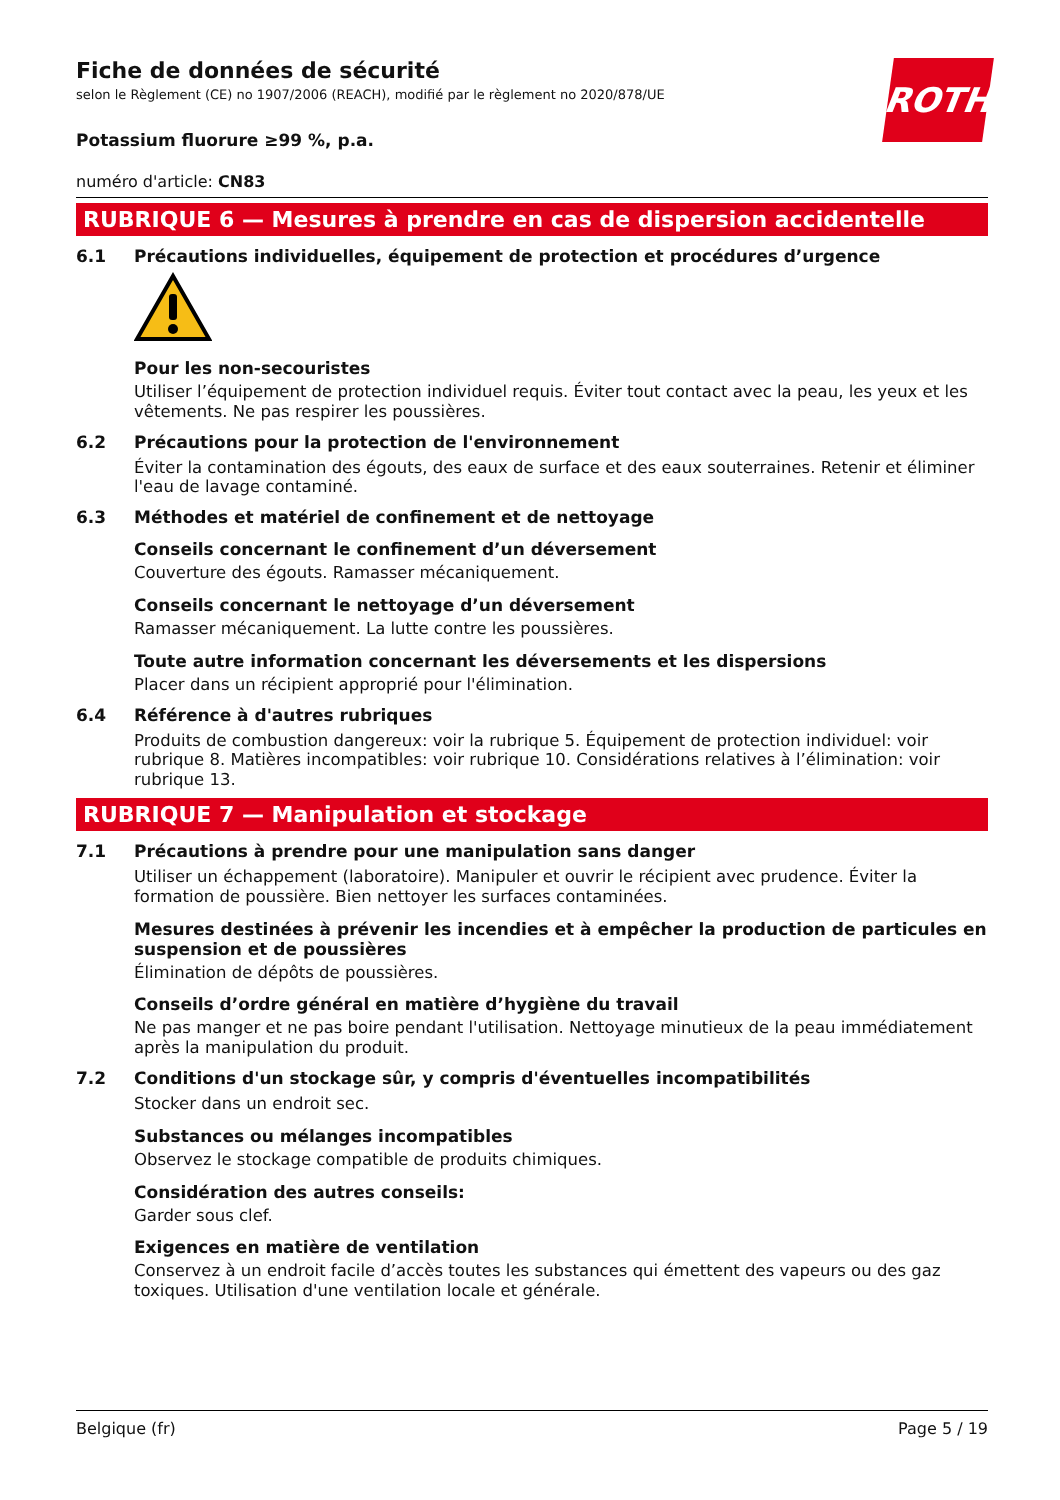Fiche de données de sécurité
selon le Règlement (CE) no 1907/2006 (REACH), modifié par le règlement no 2020/878/UE
ROTH
Potassium fluorure ≥99 %, p.a.
numéro d'article: CN83
RUBRIQUE 6 — Mesures à prendre en cas de dispersion accidentelle
6.1 Précautions individuelles, équipement de protection et procédures d’urgence
Pour les non-secouristes
Utiliser l’équipement de protection individuel requis. Éviter tout contact avec la peau, les yeux et les vêtements. Ne pas respirer les poussières.
6.2 Précautions pour la protection de l'environnement
Éviter la contamination des égouts, des eaux de surface et des eaux souterraines. Retenir et éliminer l'eau de lavage contaminé.
6.3 Méthodes et matériel de confinement et de nettoyage
Conseils concernant le confinement d’un déversement
Couverture des égouts. Ramasser mécaniquement.
Conseils concernant le nettoyage d’un déversement
Ramasser mécaniquement. La lutte contre les poussières.
Toute autre information concernant les déversements et les dispersions
Placer dans un récipient approprié pour l'élimination.
6.4 Référence à d'autres rubriques
Produits de combustion dangereux: voir la rubrique 5. Équipement de protection individuel: voir rubrique 8. Matières incompatibles: voir rubrique 10. Considérations relatives à l’élimination: voir rubrique 13.
RUBRIQUE 7 — Manipulation et stockage
7.1 Précautions à prendre pour une manipulation sans danger
Utiliser un échappement (laboratoire). Manipuler et ouvrir le récipient avec prudence. Éviter la formation de poussière. Bien nettoyer les surfaces contaminées.
Mesures destinées à prévenir les incendies et à empêcher la production de particules en suspension et de poussières
Élimination de dépôts de poussières.
Conseils d’ordre général en matière d’hygiène du travail
Ne pas manger et ne pas boire pendant l'utilisation. Nettoyage minutieux de la peau immédiatement après la manipulation du produit.
7.2 Conditions d'un stockage sûr, y compris d'éventuelles incompatibilités
Stocker dans un endroit sec.
Substances ou mélanges incompatibles
Observez le stockage compatible de produits chimiques.
Considération des autres conseils:
Garder sous clef.
Exigences en matière de ventilation
Conservez à un endroit facile d’accès toutes les substances qui émettent des vapeurs ou des gaz toxiques. Utilisation d'une ventilation locale et générale.
Belgique (fr) Page 5 / 19